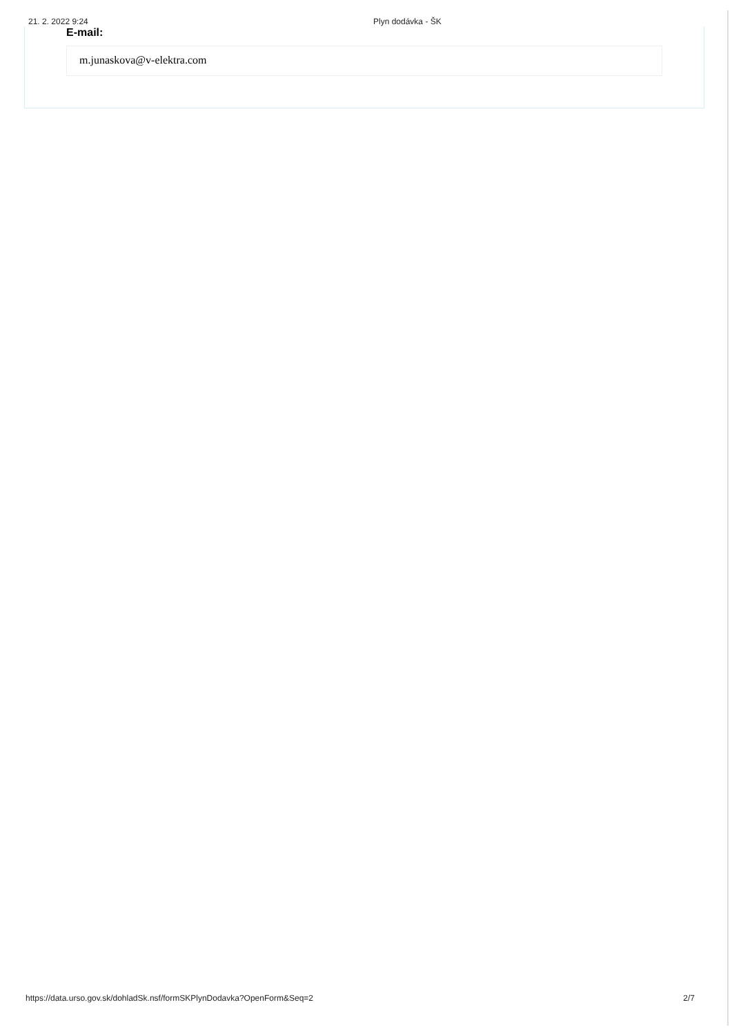21. 2. 2022 9:24 Plyn dodávka - ŠK
E-mail:
m.junaskova@v-elektra.com
https://data.urso.gov.sk/dohladSk.nsf/formSKPlynDodavka?OpenForm&Seq=2 2/7